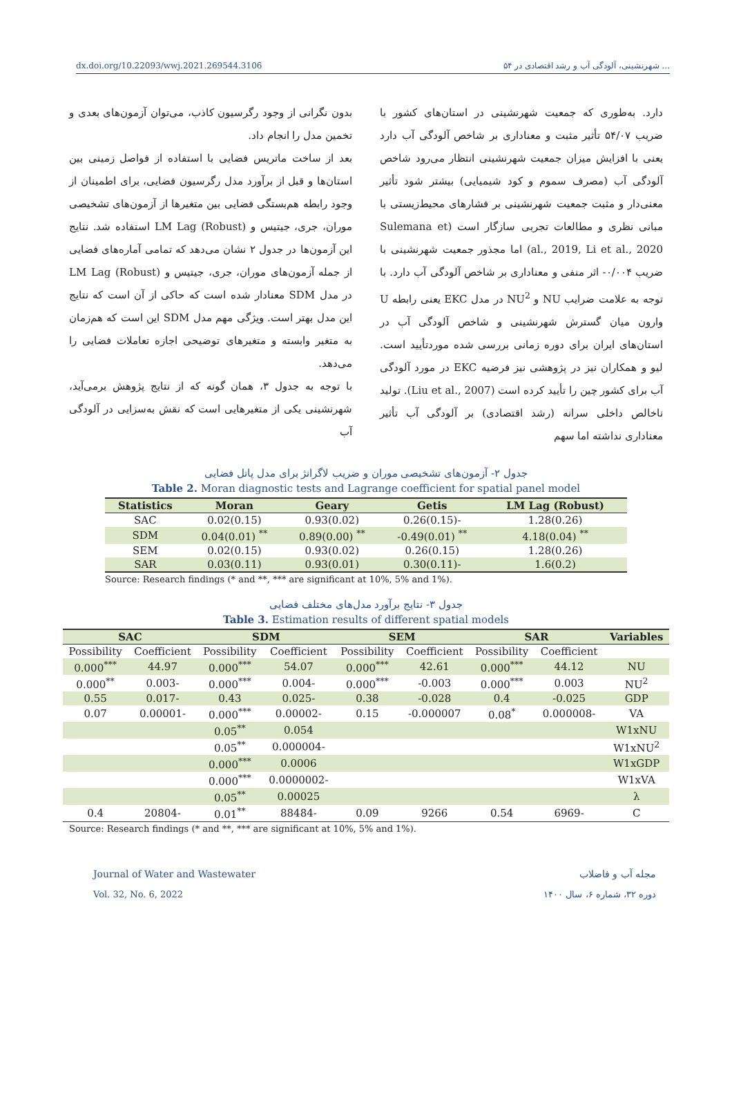dx.doi.org/10.22093/wwj.2021.269544.3106 ۵۴ شهرنشینی، آلودگی آب و رشد اقتصادی در ...
بدون نگرانی از وجود رگرسیون کاذب، می‌توان آزمون‌های بعدی و تخمین مدل را انجام داد.
بعد از ساخت ماتریس فضایی با استفاده از فواصل زمینی بین استان‌ها و قبل از برآورد مدل رگرسیون فضایی، برای اطمینان از وجود رابطه هم‌بستگی فضایی بین متغیرها از آزمون‌های تشخیصی موران، جری، جیتیس و LM Lag (Robust) استفاده شد. نتایج این آزمون‌ها در جدول ۲ نشان می‌دهد که تمامی آماره‌های فضایی از جمله آزمون‌های موران، جری، جیتیس و LM Lag (Robust) در مدل SDM معنادار شده است که حاکی از آن است که نتایج این مدل بهتر است. ویژگی مهم مدل SDM این است که هم‌زمان به متغیر وابسته و متغیرهای توضیحی اجازه تعاملات فضایی را می‌دهد.
با توجه به جدول ۳، همان گونه که از نتایج پژوهش برمی‌آید، شهرنشینی یکی از متغیرهایی است که نقش به‌سزایی در آلودگی آب
دارد. به‌طوری که جمعیت شهرنشینی در استان‌های کشور با ضریب ۵۴/۰۷ تأثیر مثبت و معناداری بر شاخص آلودگی آب دارد یعنی با افزایش میزان جمعیت شهرنشینی انتظار می‌رود شاخص آلودگی آب (مصرف سموم و کود شیمیایی) بیشتر شود تأثیر معنی‌دار و مثبت جمعیت شهرنشینی بر فشارهای محیط‌زیستی با مبانی نظری و مطالعات تجربی سازگار است (Sulemana et al., 2019, Li et al., 2020) اما مجذور جمعیت شهرنشینی با ضریب ۰/۰۰۴- اثر منفی و معناداری بر شاخص آلودگی آب دارد. با توجه به علامت ضرایب NU و NU<sup>2</sup> در مدل EKC یعنی رابطه U وارون میان گسترش شهرنشینی و شاخص آلودگی آب در استان‌های ایران برای دوره زمانی بررسی شده موردتأیید است. لیو و همکاران نیز در پژوهشی نیز فرضیه EKC در مورد آلودگی آب برای کشور چین را تأیید کرده است (Liu et al., 2007). تولید ناخالص داخلی سرانه (رشد اقتصادی) بر آلودگی آب تأثیر معناداری نداشته اما سهم
جدول ۲- آزمون‌های تشخیصی موران و ضریب لاگرانژ برای مدل پانل فضایی
Table 2. Moran diagnostic tests and Lagrange coefficient for spatial panel model
| Statistics | Moran | Geary | Getis | LM Lag (Robust) |
| --- | --- | --- | --- | --- |
| SAC | 0.02(0.15) | 0.93(0.02) | 0.26(0.15)- | 1.28(0.26) |
| SDM | 0.04(0.01) <sup>**</sup> | 0.89(0.00) <sup>**</sup> | -0.49(0.01) <sup>**</sup> | 4.18(0.04) <sup>**</sup> |
| SEM | 0.02(0.15) | 0.93(0.02) | 0.26(0.15) | 1.28(0.26) |
| SAR | 0.03(0.11) | 0.93(0.01) | 0.30(0.11)- | 1.6(0.2) |
Source: Research findings (* and **, *** are significant at 10%, 5% and 1%).
جدول ۳- نتایج برآورد مدل‌های مختلف فضایی
Table 3. Estimation results of different spatial models
| SAC | | SDM | | SEM | | SAR | | Variables |
| --- | --- | --- | --- | --- | --- | --- | --- | --- |
| Possibility | Coefficient | Possibility | Coefficient | Possibility | Coefficient | Possibility | Coefficient | |
| 0.000<sup>***</sup> | 44.97 | 0.000<sup>***</sup> | 54.07 | 0.000<sup>***</sup> | 42.61 | 0.000<sup>***</sup> | 44.12 | NU |
| 0.000<sup>**</sup> | 0.003- | 0.000<sup>***</sup> | 0.004- | 0.000<sup>***</sup> | -0.003 | 0.000<sup>***</sup> | 0.003 | NU<sup>2</sup> |
| 0.55 | 0.017- | 0.43 | 0.025- | 0.38 | -0.028 | 0.4 | -0.025 | GDP |
| 0.07 | 0.00001- | 0.000<sup>***</sup> | 0.00002- | 0.15 | -0.000007 | 0.08<sup>*</sup> | 0.000008- | VA |
| | | 0.05<sup>**</sup> | 0.054 | | | | | W1xNU |
| | | 0.05<sup>**</sup> | 0.000004- | | | | | W1xNU<sup>2</sup> |
| | | 0.000<sup>***</sup> | 0.0006 | | | | | W1xGDP |
| | | 0.000<sup>***</sup> | 0.0000002- | | | | | W1xVA |
| | | 0.05<sup>**</sup> | 0.00025 | | | | | λ |
| 0.4 | 20804- | 0.01<sup>**</sup> | 88484- | 0.09 | 9266 | 0.54 | 6969- | C |
Source: Research findings (* and **, *** are significant at 10%, 5% and 1%).
Journal of Water and Wastewater مجله آب و فاضلاب
Vol. 32, No. 6, 2022 دوره ۳۲، شماره ۶، سال ۱۴۰۰